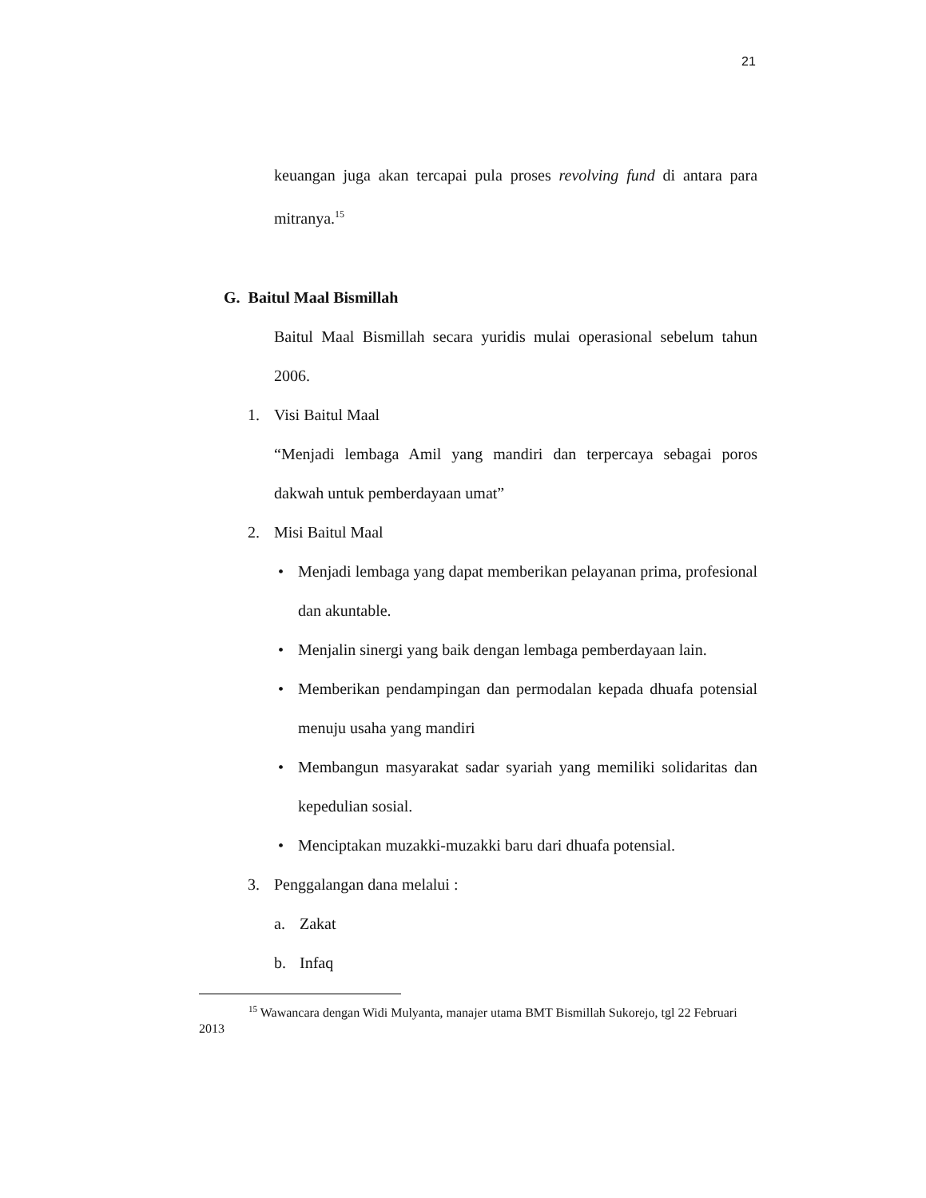21
keuangan juga akan tercapai pula proses revolving fund di antara para mitranya.<sup>15</sup>
G. Baitul Maal Bismillah
Baitul Maal Bismillah secara yuridis mulai operasional sebelum tahun 2006.
1. Visi Baitul Maal
“Menjadi lembaga Amil yang mandiri dan terpercaya sebagai poros dakwah untuk pemberdayaan umat”
2. Misi Baitul Maal
• Menjadi lembaga yang dapat memberikan pelayanan prima, profesional dan akuntable.
• Menjalin sinergi yang baik dengan lembaga pemberdayaan lain.
• Memberikan pendampingan dan permodalan kepada dhuafa potensial menuju usaha yang mandiri
• Membangun masyarakat sadar syariah yang memiliki solidaritas dan kepedulian sosial.
• Menciptakan muzakki-muzakki baru dari dhuafa potensial.
3. Penggalangan dana melalui :
a. Zakat
b. Infaq
<sup>15</sup> Wawancara dengan Widi Mulyanta, manajer utama BMT Bismillah Sukorejo, tgl 22 Februari 2013